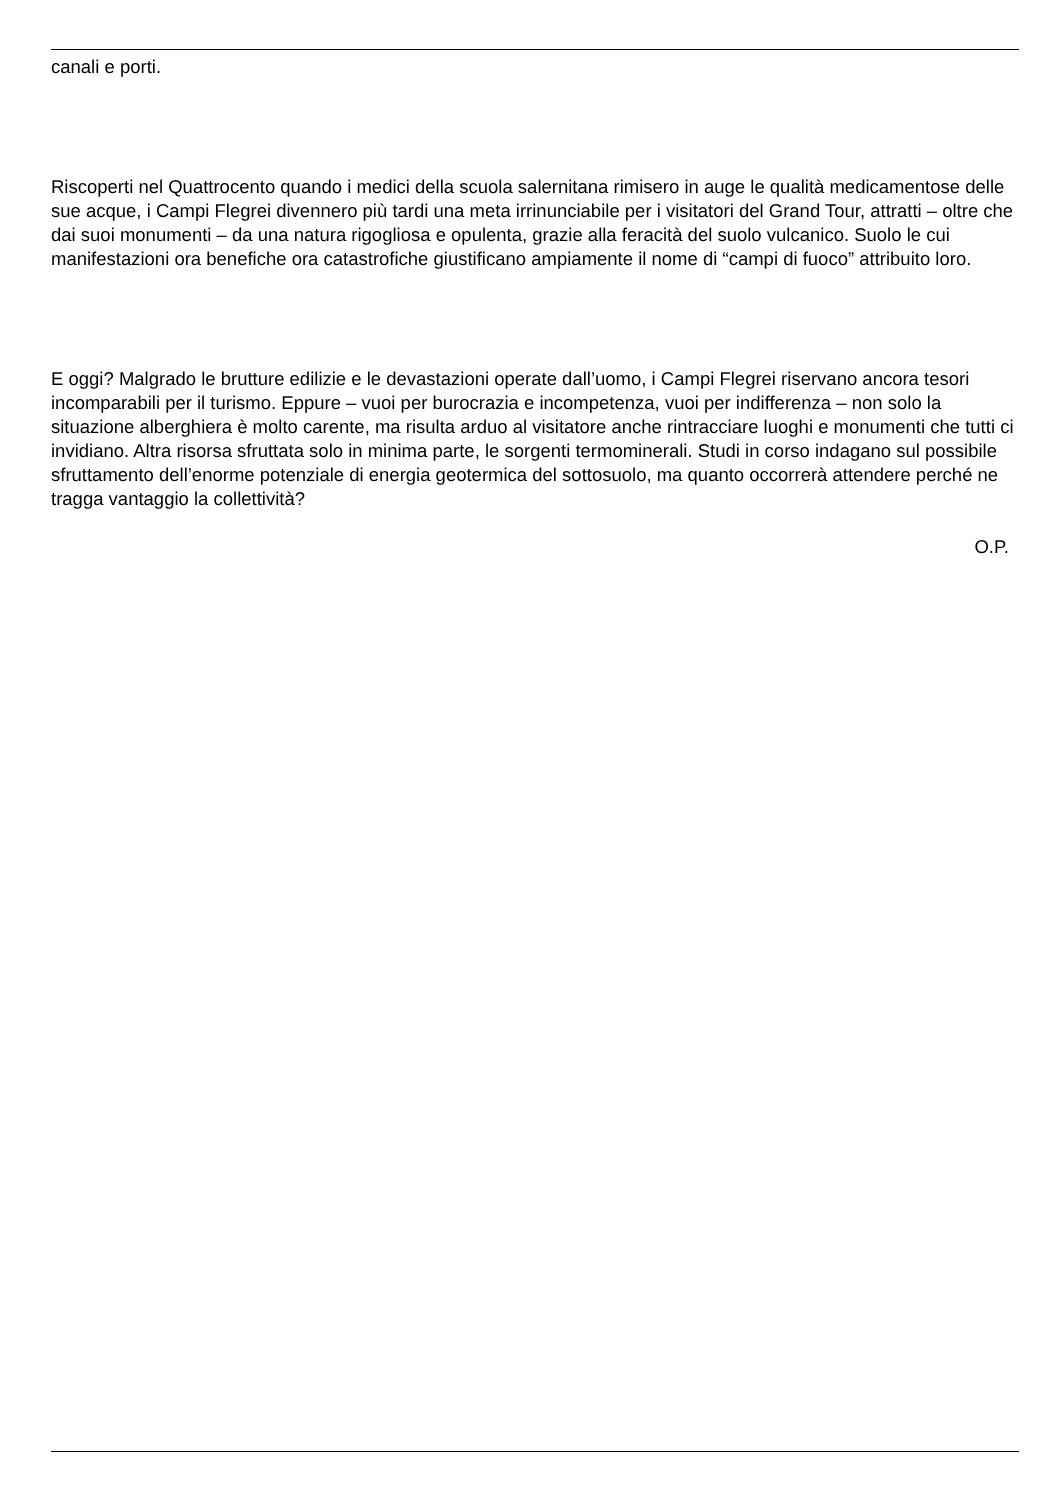canali e porti.
Riscoperti nel Quattrocento quando i medici della scuola salernitana rimisero in auge le qualità medicamentose delle sue acque, i Campi Flegrei divennero più tardi una meta irrinunciabile per i visitatori del Grand Tour, attratti – oltre che dai suoi monumenti – da una natura rigogliosa e opulenta, grazie alla feracità del suolo vulcanico. Suolo le cui manifestazioni ora benefiche ora catastrofiche giustificano ampiamente il nome di “campi di fuoco” attribuito loro.
E oggi? Malgrado le brutture edilizie e le devastazioni operate dall’uomo, i Campi Flegrei riservano ancora tesori incomparabili per il turismo. Eppure – vuoi per burocrazia e incompetenza, vuoi per indifferenza – non solo la situazione alberghiera è molto carente, ma risulta arduo al visitatore anche rintracciare luoghi e monumenti che tutti ci invidiano. Altra risorsa sfruttata solo in minima parte, le sorgenti termominerali. Studi in corso indagano sul possibile sfruttamento dell’enorme potenziale di energia geotermica del sottosuolo, ma quanto occorrerà attendere perché ne tragga vantaggio la collettività?
O.P.